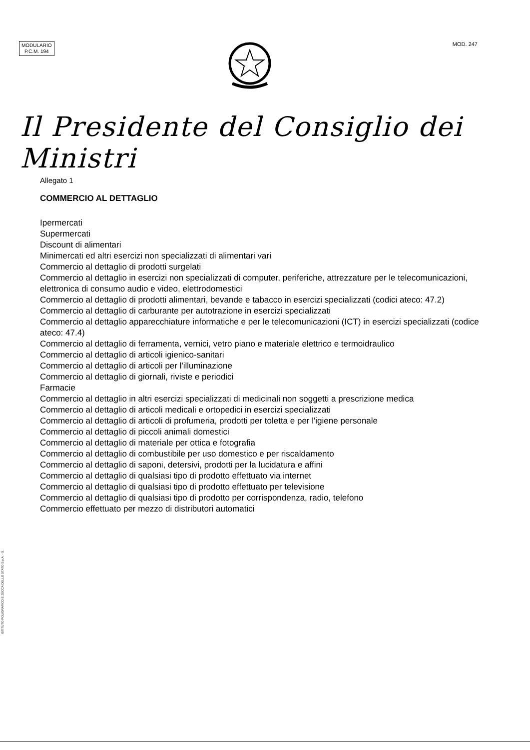MODULARIO
P.C.M. 194
MOD. 247
Il Presidente del Consiglio dei Ministri
Allegato 1
COMMERCIO AL DETTAGLIO
Ipermercati
Supermercati
Discount di alimentari
Minimercati ed altri esercizi non specializzati di alimentari vari
Commercio al dettaglio di prodotti surgelati
Commercio al dettaglio in esercizi non specializzati di computer, periferiche, attrezzature per le telecomunicazioni, elettronica di consumo audio e video, elettrodomestici
Commercio al dettaglio di prodotti alimentari, bevande e tabacco in esercizi specializzati (codici ateco: 47.2)
Commercio al dettaglio di carburante per autotrazione in esercizi specializzati
Commercio al dettaglio apparecchiature informatiche e per le telecomunicazioni (ICT) in esercizi specializzati (codice ateco: 47.4)
Commercio al dettaglio di ferramenta, vernici, vetro piano e materiale elettrico e termoidraulico
Commercio al dettaglio di articoli igienico-sanitari
Commercio al dettaglio di articoli per l'illuminazione
Commercio al dettaglio di giornali, riviste e periodici
Farmacie
Commercio al dettaglio in altri esercizi specializzati di medicinali non soggetti a prescrizione medica
Commercio al dettaglio di articoli medicali e ortopedici in esercizi specializzati
Commercio al dettaglio di articoli di profumeria, prodotti per toletta e per l'igiene personale
Commercio al dettaglio di piccoli animali domestici
Commercio al dettaglio di materiale per ottica e fotografia
Commercio al dettaglio di combustibile per uso domestico e per riscaldamento
Commercio al dettaglio di saponi, detersivi, prodotti per la lucidatura e affini
Commercio al dettaglio di qualsiasi tipo di prodotto effettuato via internet
Commercio al dettaglio di qualsiasi tipo di prodotto effettuato per televisione
Commercio al dettaglio di qualsiasi tipo di prodotto per corrispondenza, radio, telefono
Commercio effettuato per mezzo di distributori automatici
ISTITUTO POLIGRAFICO E ZECCA DELLO STATO S.p.A. - S.